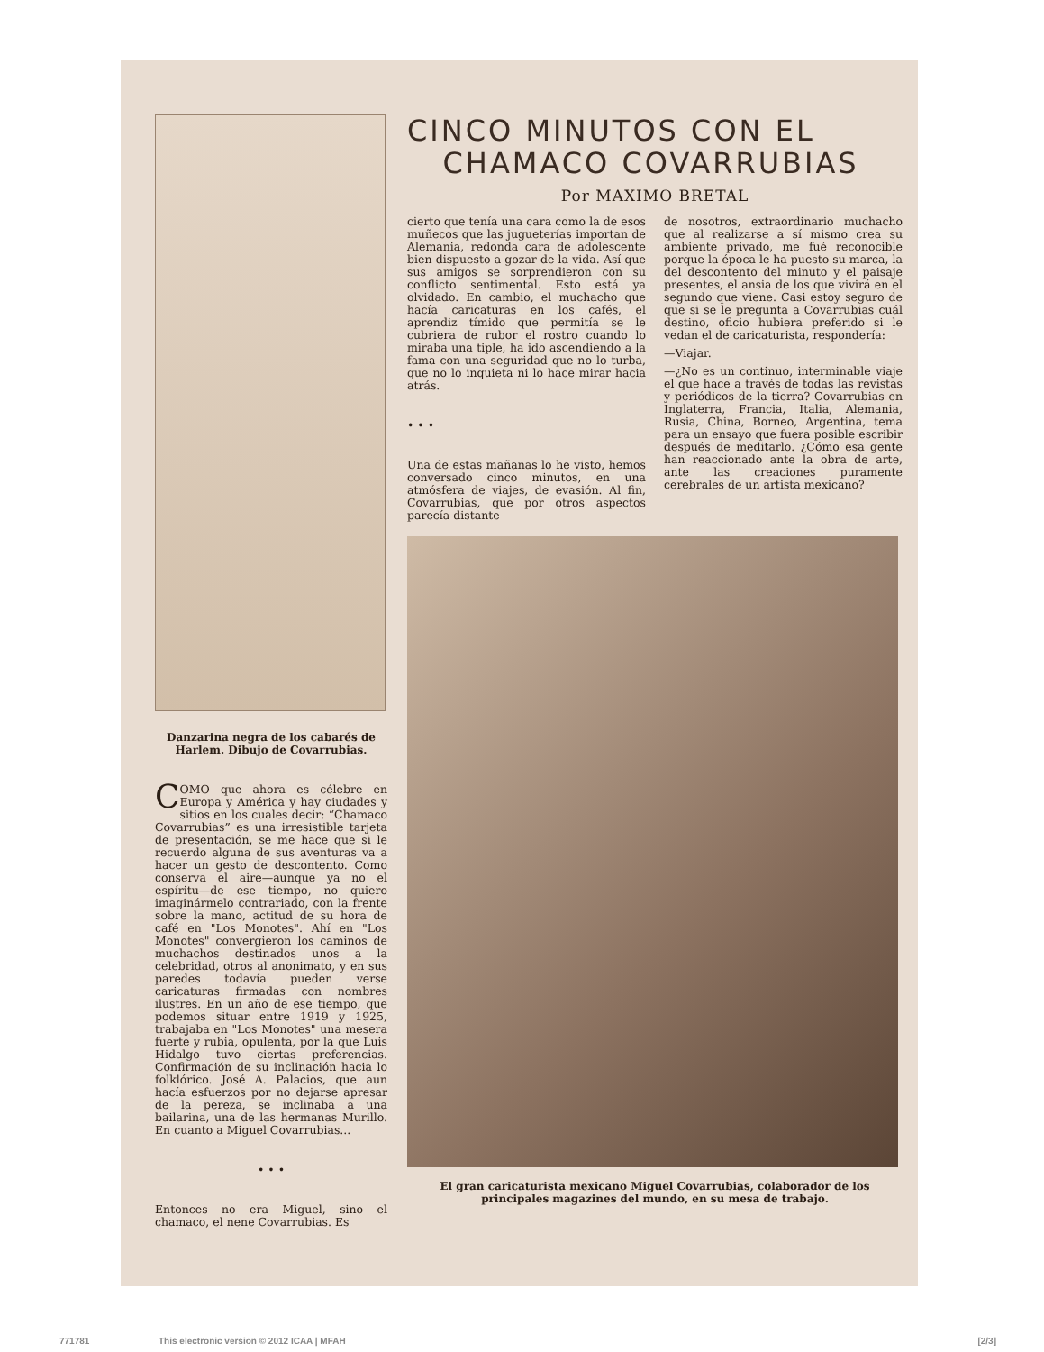Danzarina negra de los cabarés de Harlem. Dibujo de Covarrubias.
COMO que ahora es célebre en Europa y América y hay ciudades y sitios en los cuales decir: “Chamaco Covarrubias” es una irresistible tarjeta de presentación, se me hace que si le recuerdo alguna de sus aventuras va a hacer un gesto de descontento. Como conserva el aire—aunque ya no el espíritu—de ese tiempo, no quiero imaginármelo contrariado, con la frente sobre la mano, actitud de su hora de café en "Los Monotes". Ahí en "Los Monotes" convergieron los caminos de muchachos destinados unos a la celebridad, otros al anonimato, y en sus paredes todavía pueden verse caricaturas firmadas con nombres ilustres. En un año de ese tiempo, que podemos situar entre 1919 y 1925, trabajaba en "Los Monotes" una mesera fuerte y rubia, opulenta, por la que Luis Hidalgo tuvo ciertas preferencias. Confirmación de su inclinación hacia lo folklórico. José A. Palacios, que aun hacía esfuerzos por no dejarse apresar de la pereza, se inclinaba a una bailarina, una de las hermanas Murillo. En cuanto a Miguel Covarrubias...
• • •
Entonces no era Miguel, sino el chamaco, el nene Covarrubias. Es
CINCO MINUTOS CON EL
CHAMACO COVARRUBIAS
Por MAXIMO BRETAL
cierto que tenía una cara como la de esos muñecos que las jugueterías importan de Alemania, redonda cara de adolescente bien dispuesto a gozar de la vida. Así que sus amigos se sorprendieron con su conflicto sentimental. Esto está ya olvidado. En cambio, el muchacho que hacía caricaturas en los cafés, el aprendiz tímido que permitía se le cubriera de rubor el rostro cuando lo miraba una tiple, ha ido ascendiendo a la fama con una seguridad que no lo turba, que no lo inquieta ni lo hace mirar hacia atrás.
• • •
Una de estas mañanas lo he visto, hemos conversado cinco minutos, en una atmósfera de viajes, de evasión. Al fin, Covarrubias, que por otros aspectos parecía distante
de nosotros, extraordinario muchacho que al realizarse a sí mismo crea su ambiente privado, me fué reconocible porque la época le ha puesto su marca, la del descontento del minuto y el paisaje presentes, el ansia de los que vivirá en el segundo que viene. Casi estoy seguro de que si se le pregunta a Covarrubias cuál destino, oficio hubiera preferido si le vedan el de caricaturista, respondería:
—Viajar.
—¿No es un continuo, interminable viaje el que hace a través de todas las revistas y periódicos de la tierra? Covarrubias en Inglaterra, Francia, Italia, Alemania, Rusia, China, Borneo, Argentina, tema para un ensayo que fuera posible escribir después de meditarlo. ¿Cómo esa gente han reaccionado ante la obra de arte, ante las creaciones puramente cerebrales de un artista mexicano?
El gran caricaturista mexicano Miguel Covarrubias, colaborador de los principales magazines del mundo, en su mesa de trabajo.
771781 This electronic version © 2012 ICAA | MFAH [2/3]